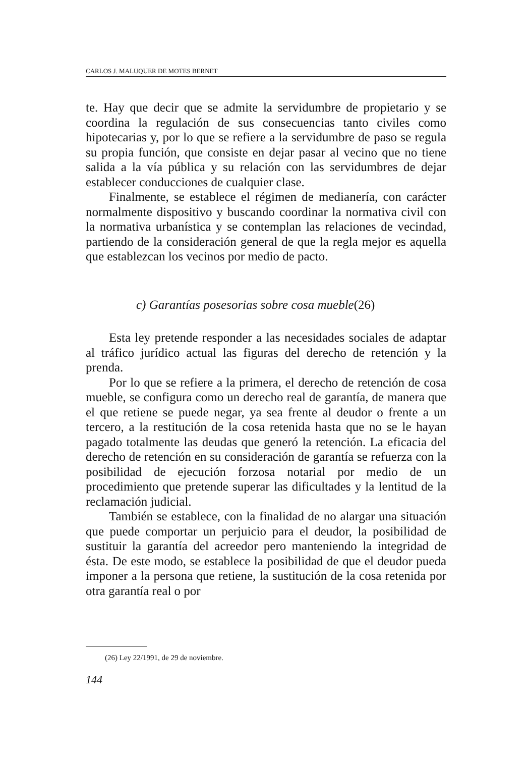CARLOS J. MALUQUER DE MOTES BERNET
te. Hay que decir que se admite la servidumbre de propietario y se coordina la regulación de sus consecuencias tanto civiles como hipotecarias y, por lo que se refiere a la servidumbre de paso se regula su propia función, que consiste en dejar pasar al vecino que no tiene salida a la vía pública y su relación con las servidumbres de dejar establecer conducciones de cualquier clase.
Finalmente, se establece el régimen de medianería, con carácter normalmente dispositivo y buscando coordinar la normativa civil con la normativa urbanística y se contemplan las relaciones de vecindad, partiendo de la consideración general de que la regla mejor es aquella que establezcan los vecinos por medio de pacto.
c) Garantías posesorias sobre cosa mueble(26)
Esta ley pretende responder a las necesidades sociales de adaptar al tráfico jurídico actual las figuras del derecho de retención y la prenda.
Por lo que se refiere a la primera, el derecho de retención de cosa mueble, se configura como un derecho real de garantía, de manera que el que retiene se puede negar, ya sea frente al deudor o frente a un tercero, a la restitución de la cosa retenida hasta que no se le hayan pagado totalmente las deudas que generó la retención. La eficacia del derecho de retención en su consideración de garantía se refuerza con la posibilidad de ejecución forzosa notarial por medio de un procedimiento que pretende superar las dificultades y la lentitud de la reclamación judicial.
También se establece, con la finalidad de no alargar una situación que puede comportar un perjuicio para el deudor, la posibilidad de sustituir la garantía del acreedor pero manteniendo la integridad de ésta. De este modo, se establece la posibilidad de que el deudor pueda imponer a la persona que retiene, la sustitución de la cosa retenida por otra garantía real o por
(26) Ley 22/1991, de 29 de noviembre.
144